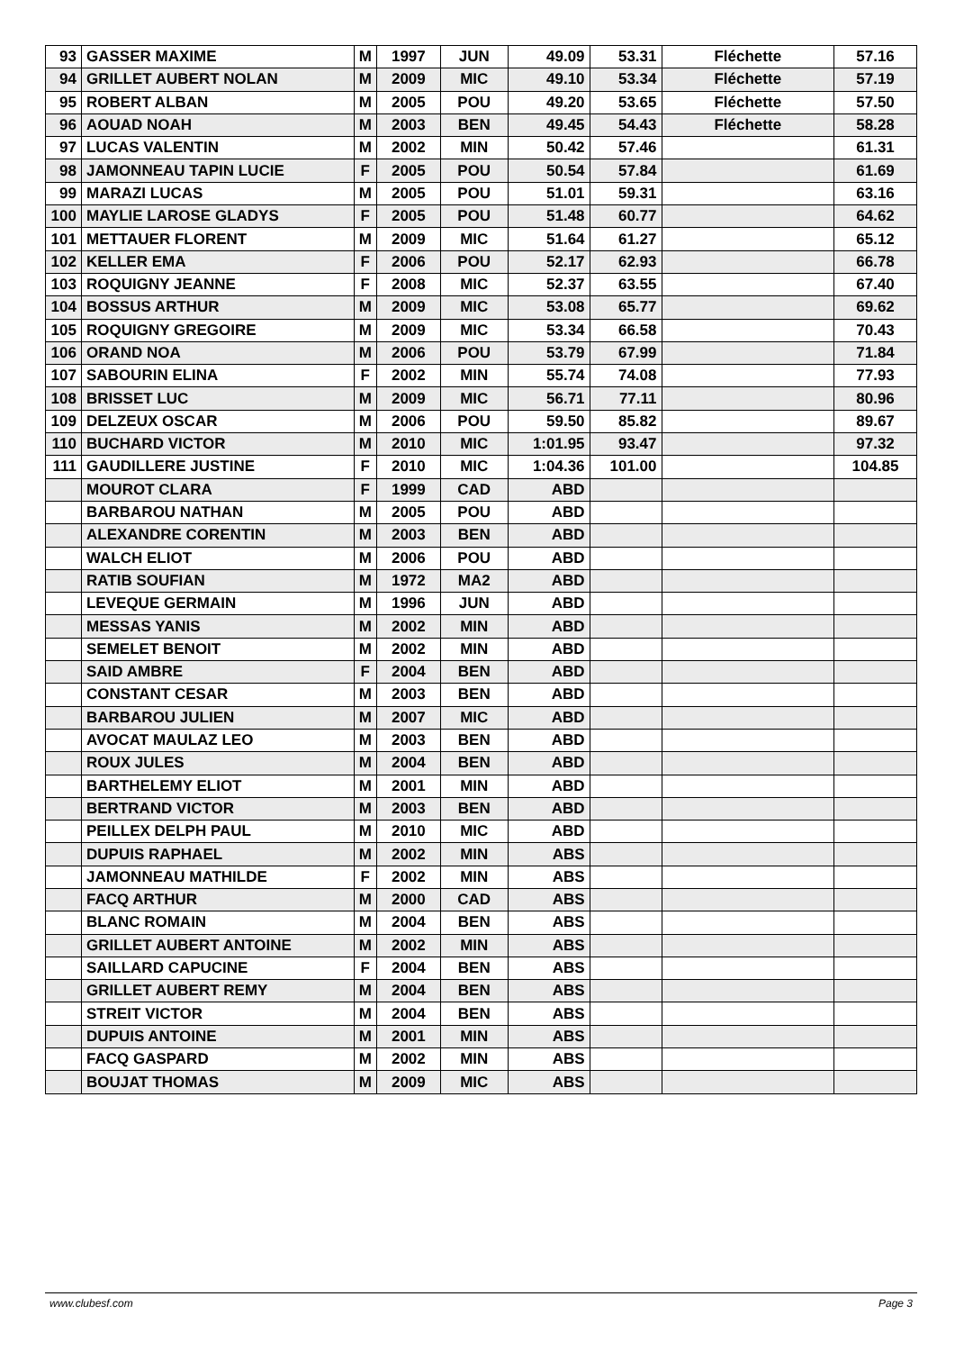| 93 | GASSER MAXIME | M | 1997 | JUN | 49.09 | 53.31 | Fléchette | 57.16 |
| 94 | GRILLET AUBERT NOLAN | M | 2009 | MIC | 49.10 | 53.34 | Fléchette | 57.19 |
| 95 | ROBERT ALBAN | M | 2005 | POU | 49.20 | 53.65 | Fléchette | 57.50 |
| 96 | AOUAD NOAH | M | 2003 | BEN | 49.45 | 54.43 | Fléchette | 58.28 |
| 97 | LUCAS VALENTIN | M | 2002 | MIN | 50.42 | 57.46 | | 61.31 |
| 98 | JAMONNEAU TAPIN LUCIE | F | 2005 | POU | 50.54 | 57.84 | | 61.69 |
| 99 | MARAZI LUCAS | M | 2005 | POU | 51.01 | 59.31 | | 63.16 |
| 100 | MAYLIE LAROSE GLADYS | F | 2005 | POU | 51.48 | 60.77 | | 64.62 |
| 101 | METTAUER FLORENT | M | 2009 | MIC | 51.64 | 61.27 | | 65.12 |
| 102 | KELLER EMA | F | 2006 | POU | 52.17 | 62.93 | | 66.78 |
| 103 | ROQUIGNY JEANNE | F | 2008 | MIC | 52.37 | 63.55 | | 67.40 |
| 104 | BOSSUS ARTHUR | M | 2009 | MIC | 53.08 | 65.77 | | 69.62 |
| 105 | ROQUIGNY GREGOIRE | M | 2009 | MIC | 53.34 | 66.58 | | 70.43 |
| 106 | ORAND NOA | M | 2006 | POU | 53.79 | 67.99 | | 71.84 |
| 107 | SABOURIN ELINA | F | 2002 | MIN | 55.74 | 74.08 | | 77.93 |
| 108 | BRISSET LUC | M | 2009 | MIC | 56.71 | 77.11 | | 80.96 |
| 109 | DELZEUX OSCAR | M | 2006 | POU | 59.50 | 85.82 | | 89.67 |
| 110 | BUCHARD VICTOR | M | 2010 | MIC | 1:01.95 | 93.47 | | 97.32 |
| 111 | GAUDILLERE JUSTINE | F | 2010 | MIC | 1:04.36 | 101.00 | | 104.85 |
| | MOUROT CLARA | F | 1999 | CAD | ABD | | | |
| | BARBAROU NATHAN | M | 2005 | POU | ABD | | | |
| | ALEXANDRE CORENTIN | M | 2003 | BEN | ABD | | | |
| | WALCH ELIOT | M | 2006 | POU | ABD | | | |
| | RATIB SOUFIAN | M | 1972 | MA2 | ABD | | | |
| | LEVEQUE GERMAIN | M | 1996 | JUN | ABD | | | |
| | MESSAS YANIS | M | 2002 | MIN | ABD | | | |
| | SEMELET BENOIT | M | 2002 | MIN | ABD | | | |
| | SAID AMBRE | F | 2004 | BEN | ABD | | | |
| | CONSTANT CESAR | M | 2003 | BEN | ABD | | | |
| | BARBAROU JULIEN | M | 2007 | MIC | ABD | | | |
| | AVOCAT MAULAZ LEO | M | 2003 | BEN | ABD | | | |
| | ROUX JULES | M | 2004 | BEN | ABD | | | |
| | BARTHELEMY ELIOT | M | 2001 | MIN | ABD | | | |
| | BERTRAND VICTOR | M | 2003 | BEN | ABD | | | |
| | PEILLEX DELPH PAUL | M | 2010 | MIC | ABD | | | |
| | DUPUIS RAPHAEL | M | 2002 | MIN | ABS | | | |
| | JAMONNEAU MATHILDE | F | 2002 | MIN | ABS | | | |
| | FACQ ARTHUR | M | 2000 | CAD | ABS | | | |
| | BLANC ROMAIN | M | 2004 | BEN | ABS | | | |
| | GRILLET AUBERT ANTOINE | M | 2002 | MIN | ABS | | | |
| | SAILLARD CAPUCINE | F | 2004 | BEN | ABS | | | |
| | GRILLET AUBERT REMY | M | 2004 | BEN | ABS | | | |
| | STREIT VICTOR | M | 2004 | BEN | ABS | | | |
| | DUPUIS ANTOINE | M | 2001 | MIN | ABS | | | |
| | FACQ GASPARD | M | 2002 | MIN | ABS | | | |
| | BOUJAT THOMAS | M | 2009 | MIC | ABS | | | |
www.clubesf.com Page 3